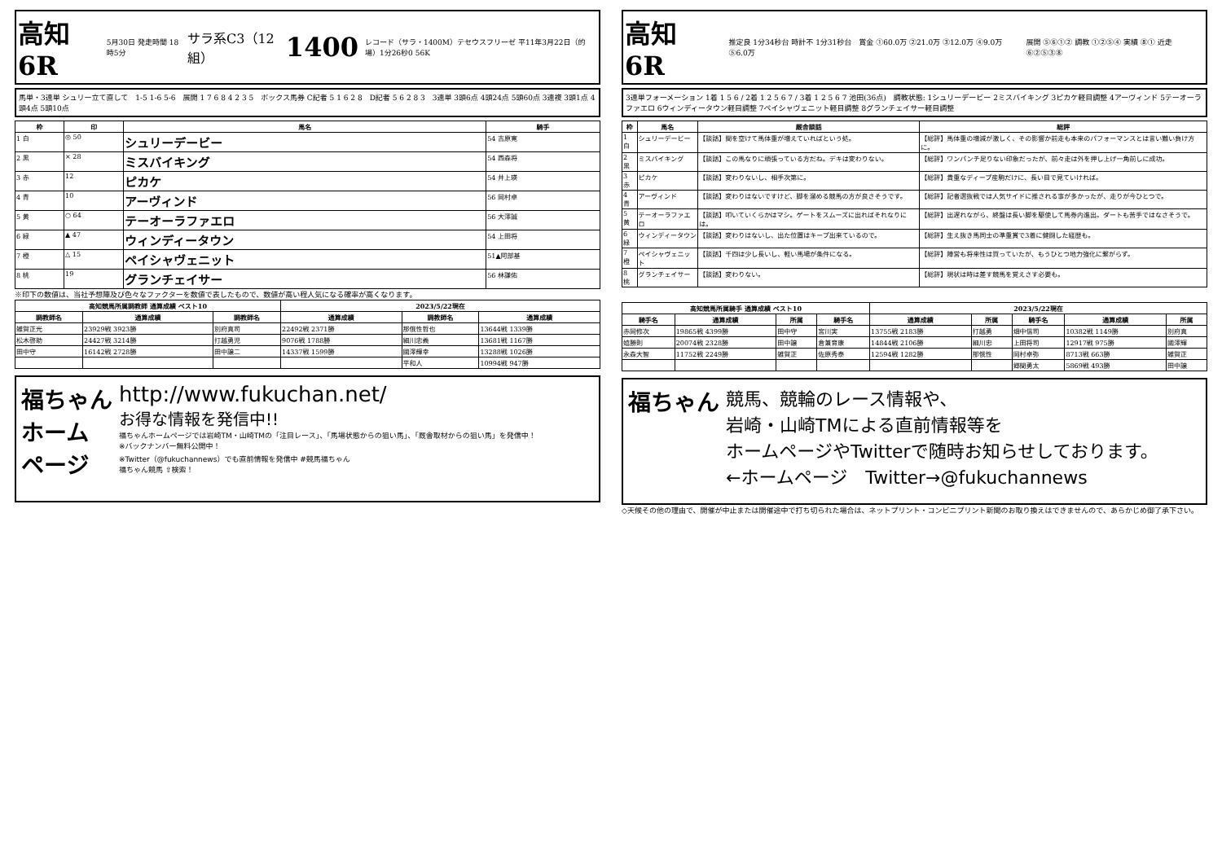高知 6R 5月30日 発走時間 18時5分 サラ系C3（12組） 1400 レコード（サラ・1400M）テセウスフリーゼ 平11年3月22日（的場）1分26秒0 56K
馬単・3連単 シュリー立て直して　1-5 1-6 5-6　展開 1 7 6 8 4 2 3 5　ボックス馬券 C記者 5 1 6 2 8　D記者 5 6 2 8 3　3連単 3頭6点 4頭24点 5頭60点 3連複 3頭1点 4頭4点 5頭10点
| 枠 | 印 | 馬名 | 騎手 |
| --- | --- | --- | --- |
| 1 白 | ◎ 50 | シュリーデービー | 54 吉原寛 |
| 2 黒 | × 28 | ミスバイキング | 54 西森将 |
| 3 赤 | 12 | ピカケ | 54 井上瑛 |
| 4 青 | 10 | アーヴィンド | 56 岡村卓 |
| 5 黄 | ○ 64 | テーオーラファエロ | 56 大澤誠 |
| 6 緑 | ▲ 47 | ウィンディータウン | 54 上田将 |
| 7 橙 | △ 15 | ペイシャヴェニット | 51▲阿部基 |
| 8 桃 | 19 | グランチェイサー | 56 林謙佑 |
※印下の数値は、当社予想陣及び色々なファクターを数値で表したもので、数値が高い程人気になる確率が高くなります。
| 高知競馬所属調教師 通算成績 ベスト10 | | | 2023/5/22現在 | | |
| --- | --- | --- | --- | --- | --- |
| 調教師名 | 通算成績 | 調教師名 | 通算成績 | 調教師名 | 通算成績 |
| 雑賀正光 | 23929戦 3923勝 | 別府真司 | 22492戦 2371勝 | 那俄性哲也 | 13644戦 1339勝 |
| 松木啓助 | 24427戦 3214勝 | 打越勇児 | 9076戦 1788勝 | 細川忠義 | 13681戦 1167勝 |
| 田中守 | 16142戦 2728勝 | 田中譲二 | 14337戦 1599勝 | 國澤輝幸 | 13288戦 1026勝 |
| | | | | 平和人 | 10994戦 947勝 |
福ちゃん
ホーム
ページ
http://www.fukuchan.net/
お得な情報を発信中!!
福ちゃんホームページでは岩崎TM・山崎TMの「注目レース」、「馬場状態からの狙い馬」、「厩舎取材からの狙い馬」を発信中！
※バックナンバー無料公開中！
※Twitter（@fukuchannews）でも直前情報を発信中 #競馬福ちゃん
福ちゃん競馬 ⇧検索！
高知 6R 推定良 1分34秒台 時計不 1分31秒台　賞金 ①60.0万 ②21.0万 ③12.0万 ④9.0万 ⑤6.0万 展開 ⑤⑥①② 調教 ①②⑤④ 実績 ⑧① 近走 ⑥②⑤③⑧
3連単フォーメーション 1着 1 5 6 / 2着 1 2 5 6 7 / 3着 1 2 5 6 7 池田(36点)　調教状態: 1シュリーデービー 2ミスバイキング 3ピカケ軽目調整 4アーヴィンド 5テーオーラファエロ 6ウィンディータウン軽目調整 7ペイシャヴェニット軽目調整 8グランチェイサー軽目調整
| 枠 | 馬名 | 厩舎談話 | 総評 |
| --- | --- | --- | --- |
| 1 白 | シュリーデービー | 【談話】間を空けて馬体重が増えていればという処。 | 【総評】馬体重の増減が激しく、その影響か前走も本来のパフォーマンスとは言い難い負け方に。 |
| 2 黒 | ミスバイキング | 【談話】この馬なりに頑張っている方だね。デキは変わりない。 | 【総評】ワンパンチ足りない印象だったが、前々走は外を押し上げ一角前しに成功。 |
| 3 赤 | ピカケ | 【談話】変わりないし、相手次第に。 | 【総評】貴重なディープ産駒だけに、長い目で見ていければ。 |
| 4 青 | アーヴィンド | 【談話】変わりはないですけど、脚を溜める競馬の方が良さそうです。 | 【総評】記者選抜戦では人気サイドに推される事が多かったが、走りが今ひとつで。 |
| 5 黄 | テーオーラファエロ | 【談話】叩いていくらかはマシ。ゲートをスムーズに出ればそれなりには。 | 【総評】出遅れながら、終盤は長い脚を駆使して馬券内進出。ダートも苦手ではなさそうで。 |
| 6 緑 | ウィンディータウン | 【談話】変わりはないし、出た位置はキープ出来ているので。 | 【総評】生え抜き馬同士の準重賞で3着に健闘した経歴も。 |
| 7 橙 | ペイシャヴェニット | 【談話】千四は少し長いし、軽い馬場が条件になる。 | 【総評】陣営も将来性は買っていたが、もうひとつ地力強化に繋がらず。 |
| 8 桃 | グランチェイサー | 【談話】変わりない。 | 【総評】現状は時は差す競馬を覚えさす必要も。 |
| 高知競馬所属騎手 通算成績 ベスト10 | | | | 2023/5/22現在 | | | | |
| --- | --- | --- | --- | --- | --- | --- | --- | --- |
| 騎手名 | 通算成績 | 所属 | 騎手名 | 通算成績 | 所属 | 騎手名 | 通算成績 | 所属 |
| 赤岡修次 | 19865戦 4399勝 | 田中守 | 宮川実 | 13755戦 2183勝 | 打越勇 | 畑中信司 | 10382戦 1149勝 | 別府真 |
| 嬉勝則 | 20074戦 2328勝 | 田中譲 | 倉兼育康 | 14844戦 2106勝 | 細川忠 | 上田将司 | 12917戦 975勝 | 國澤輝 |
| 永森大智 | 11752戦 2249勝 | 雑賀正 | 佐原秀泰 | 12594戦 1282勝 | 那俄性 | 岡村卓弥 | 8713戦 663勝 | 雑賀正 |
| | | | | | | 郷間勇太 | 5869戦 493勝 | 田中譲 |
福ちゃん
競馬、競輪のレース情報や、
岩崎・山崎TMによる直前情報等を
ホームページやTwitterで随時お知らせしております。
←ホームページ　Twitter→@fukuchannews
◇天候その他の理由で、開催が中止または開催途中で打ち切られた場合は、ネットプリント・コンビニプリント新聞のお取り換えはできませんので、あらかじめ御了承下さい。